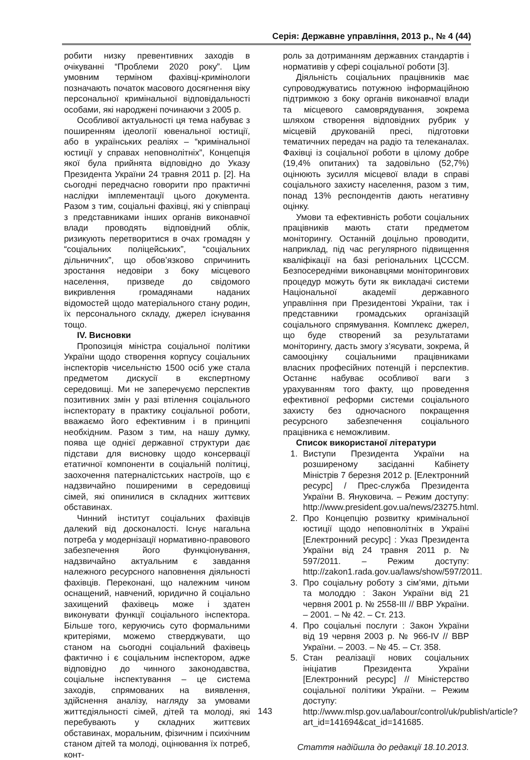Серія: Державне управління, 2013 р., № 4 (44)
робити низку превентивних заходів в очікуванні “Проблеми 2020 року”. Цим умовним терміном фахівці-кримінологи позначають початок масового досягнення віку персональної кримінальної відповідальності особами, які народжені починаючи з 2005 р.
Особливої актуальності ця тема набуває з поширенням ідеології ювенальної юстиції, або в українських реаліях – “кримінальної юстиції у справах неповнолітніх”, Концепція якої була прийнята відповідно до Указу Президента України 24 травня 2011 р. [2]. На сьогодні передчасно говорити про практичні наслідки імплементації цього документа. Разом з тим, соціальні фахівці, які у співпраці з представниками інших органів виконавчої влади проводять відповідний облік, ризикують перетворитися в очах громадян у “соціальних поліцейських”, “соціальних дільничних”, що обов’язково спричинить зростання недовіри з боку місцевого населення, призведе до свідомого викривлення громадянами наданих відомостей щодо матеріального стану родин, їх персонального складу, джерел існування тощо.
IV. Висновки
Пропозиція міністра соціальної політики України щодо створення корпусу соціальних інспекторів чисельністю 1500 осіб уже стала предметом дискусії в експертному середовищі. Ми не заперечуємо перспектив позитивних змін у разі втілення соціального інспекторату в практику соціальної роботи, вважаємо його ефективним і в принципі необхідним. Разом з тим, на нашу думку, поява ще однієї державної структури дає підстави для висновку щодо консервації етатичної компоненти в соціальній політиці, заохочення патерналістських настроїв, що є надзвичайно поширеними в середовищі сімей, які опинилися в складних життєвих обставинах.
Чинний інститут соціальних фахівців далекий від досконалості. Існує нагальна потреба у модернізації нормативно-правового забезпечення його функціонування, надзвичайно актуальним є завдання належного ресурсного наповнення діяльності фахівців. Переконані, що належним чином оснащений, навчений, юридично й соціально захищений фахівець може і здатен виконувати функції соціального інспектора. Більше того, керуючись суто формальними критеріями, можемо стверджувати, що станом на сьогодні соціальний фахівець фактично і є соціальним інспектором, адже відповідно до чинного законодавства, соціальне інспектування – це система заходів, спрямованих на виявлення, здійснення аналізу, нагляду за умовами життєдіяльності сімей, дітей та молоді, які перебувають у складних життєвих обставинах, моральним, фізичним і психічним станом дітей та молоді, оцінювання їх потреб, конт-
роль за дотриманням державних стандартів і нормативів у сфері соціальної роботи [3].
Діяльність соціальних працівників має супроводжуватись потужною інформаційною підтримкою з боку органів виконавчої влади та місцевого самоврядування, зокрема шляхом створення відповідних рубрик у місцевій друкованій пресі, підготовки тематичних передач на радіо та телеканалах. Фахівці із соціальної роботи в цілому добре (19,4% опитаних) та задовільно (52,7%) оцінюють зусилля місцевої влади в справі соціального захисту населення, разом з тим, понад 13% респондентів дають негативну оцінку.
Умови та ефективність роботи соціальних працівників мають стати предметом моніторингу. Останній доцільно проводити, наприклад, під час регулярного підвищення кваліфікації на базі регіональних ЦСССМ. Безпосередніми виконавцями моніторингових процедур можуть бути як викладачі системи Національної академії державного управління при Президентові України, так і представники громадських організацій соціального спрямування. Комплекс джерел, що буде створений за результатами моніторингу, дасть змогу з’ясувати, зокрема, й самооцінку соціальними працівниками власних професійних потенцій і перспектив. Останнє набуває особливої ваги з урахуванням того факту, що проведення ефективної реформи системи соціального захисту без одночасного покращення ресурсного забезпечення соціального працівника є неможливим.
Список використаної літератури
1. Виступи Президента України на розширеному засіданні Кабінету Міністрів 7 березня 2012 р. [Електронний ресурс] / Прес-служба Президента України В. Януковича. – Режим доступу: http://www.president.gov.ua/news/23275.html.
2. Про Концепцію розвитку кримінальної юстиції щодо неповнолітніх в Україні [Електронний ресурс] : Указ Президента України від 24 травня 2011 р. № 597/2011. – Режим доступу: http://zakon1.rada.gov.ua/laws/show/597/2011.
3. Про соціальну роботу з сім’ями, дітьми та молоддю : Закон України від 21 червня 2001 р. № 2558-III // ВВР України. – 2001. – № 42. – Ст. 213.
4. Про соціальні послуги : Закон України від 19 червня 2003 р. № 966-IV // ВВР України. – 2003. – № 45. – Ст. 358.
5. Стан реалізації нових соціальних ініціатив Президента України [Електронний ресурс] // Міністерство соціальної політики України. – Режим доступу: http://www.mlsp.gov.ua/labour/control/uk/publish/article?art_id=141694&cat_id=141685.
Стаття надійшла до редакції 18.10.2013.
143